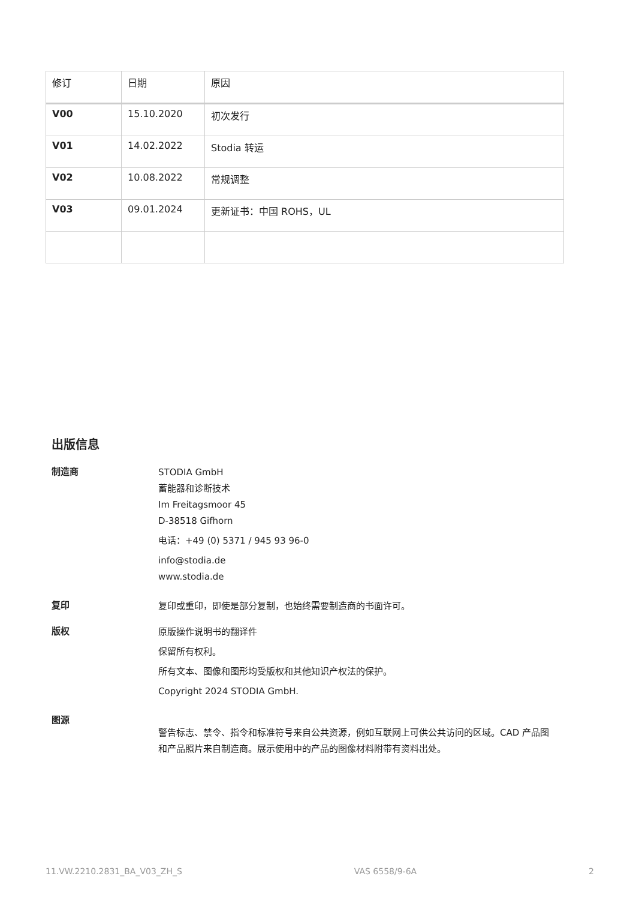| 修订 | 日期 | 原因 |
| --- | --- | --- |
| V00 | 15.10.2020 | 初次发行 |
| V01 | 14.02.2022 | Stodia 转运 |
| V02 | 10.08.2022 | 常规调整 |
| V03 | 09.01.2024 | 更新证书：中国 ROHS，UL |
出版信息
制造商
STODIA GmbH
蓄能器和诊断技术
Im Freitagsmoor 45
D-38518 Gifhorn
电话：+49 (0) 5371 / 945 93 96-0
info@stodia.de
www.stodia.de
复印
复印或重印，即使是部分复制，也始终需要制造商的书面许可。
版权
原版操作说明书的翻译件
保留所有权利。
所有文本、图像和图形均受版权和其他知识产权法的保护。
Copyright 2024 STODIA GmbH.
图源
警告标志、禁令、指令和标准符号来自公共资源，例如互联网上可供公共访问的区域。CAD 产品图和产品照片来自制造商。展示使用中的产品的图像材料附带有资料出处。
11.VW.2210.2831_BA_V03_ZH_S VAS 6558/9-6A 2